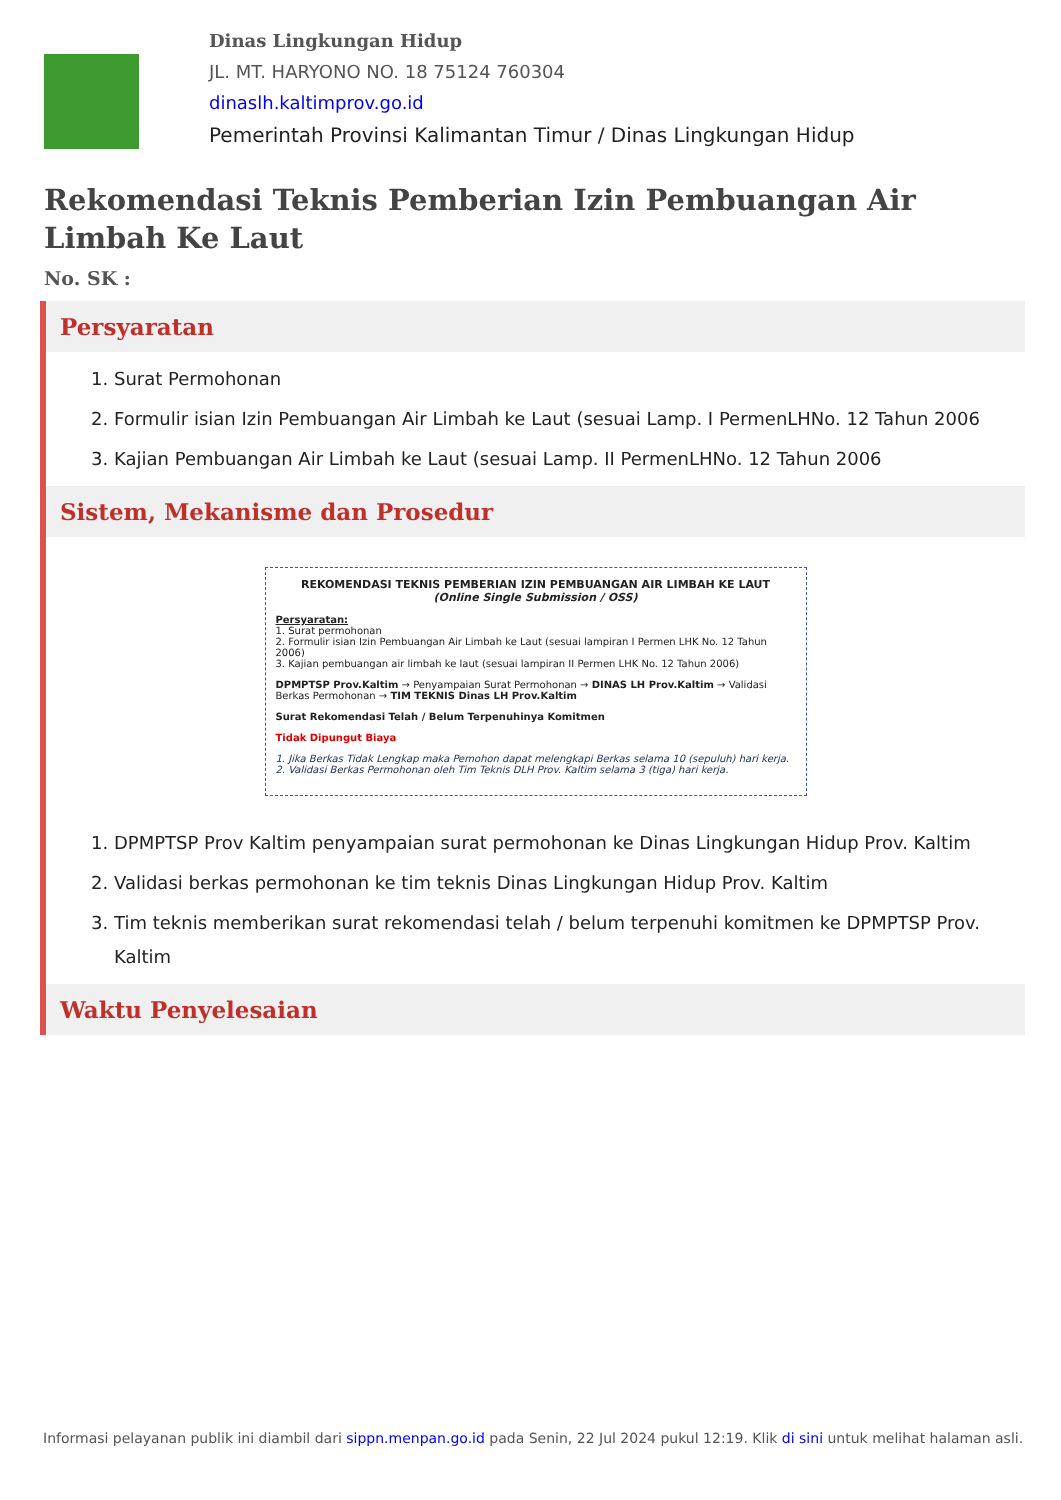Dinas Lingkungan Hidup
JL. MT. HARYONO NO. 18 75124 760304
dinaslh.kaltimprov.go.id
Pemerintah Provinsi Kalimantan Timur / Dinas Lingkungan Hidup
Rekomendasi Teknis Pemberian Izin Pembuangan Air Limbah Ke Laut
No. SK :
Persyaratan
1. Surat Permohonan
2. Formulir isian Izin Pembuangan Air Limbah ke Laut (sesuai Lamp. I PermenLHNo. 12 Tahun 2006
3. Kajian Pembuangan Air Limbah ke Laut (sesuai Lamp. II PermenLHNo. 12 Tahun 2006
Sistem, Mekanisme dan Prosedur
REKOMENDASI TEKNIS PEMBERIAN IZIN PEMBUANGAN AIR LIMBAH KE LAUT
(Online Single Submission / OSS)
Persyaratan:
1. Surat permohonan
2. Formulir isian Izin Pembuangan Air Limbah ke Laut (sesuai lampiran I Permen LHK No. 12 Tahun 2006)
3. Kajian pembuangan air limbah ke laut (sesuai lampiran II Permen LHK No. 12 Tahun 2006)
DPMPTSP Prov.Kaltim → Penyampaian Surat Permohonan → DINAS LH Prov.Kaltim → Validasi Berkas Permohonan → TIM TEKNIS Dinas LH Prov.Kaltim
Surat Rekomendasi Telah / Belum Terpenuhinya Komitmen
Tidak Dipungut Biaya
1. Jika Berkas Tidak Lengkap maka Pemohon dapat melengkapi Berkas selama 10 (sepuluh) hari kerja.
2. Validasi Berkas Permohonan oleh Tim Teknis DLH Prov. Kaltim selama 3 (tiga) hari kerja.
1. DPMPTSP Prov Kaltim penyampaian surat permohonan ke Dinas Lingkungan Hidup Prov. Kaltim
2. Validasi berkas permohonan ke tim teknis Dinas Lingkungan Hidup Prov. Kaltim
3. Tim teknis memberikan surat rekomendasi telah / belum terpenuhi komitmen ke DPMPTSP Prov. Kaltim
Waktu Penyelesaian
Informasi pelayanan publik ini diambil dari sippn.menpan.go.id pada Senin, 22 Jul 2024 pukul 12:19. Klik di sini untuk melihat halaman asli.